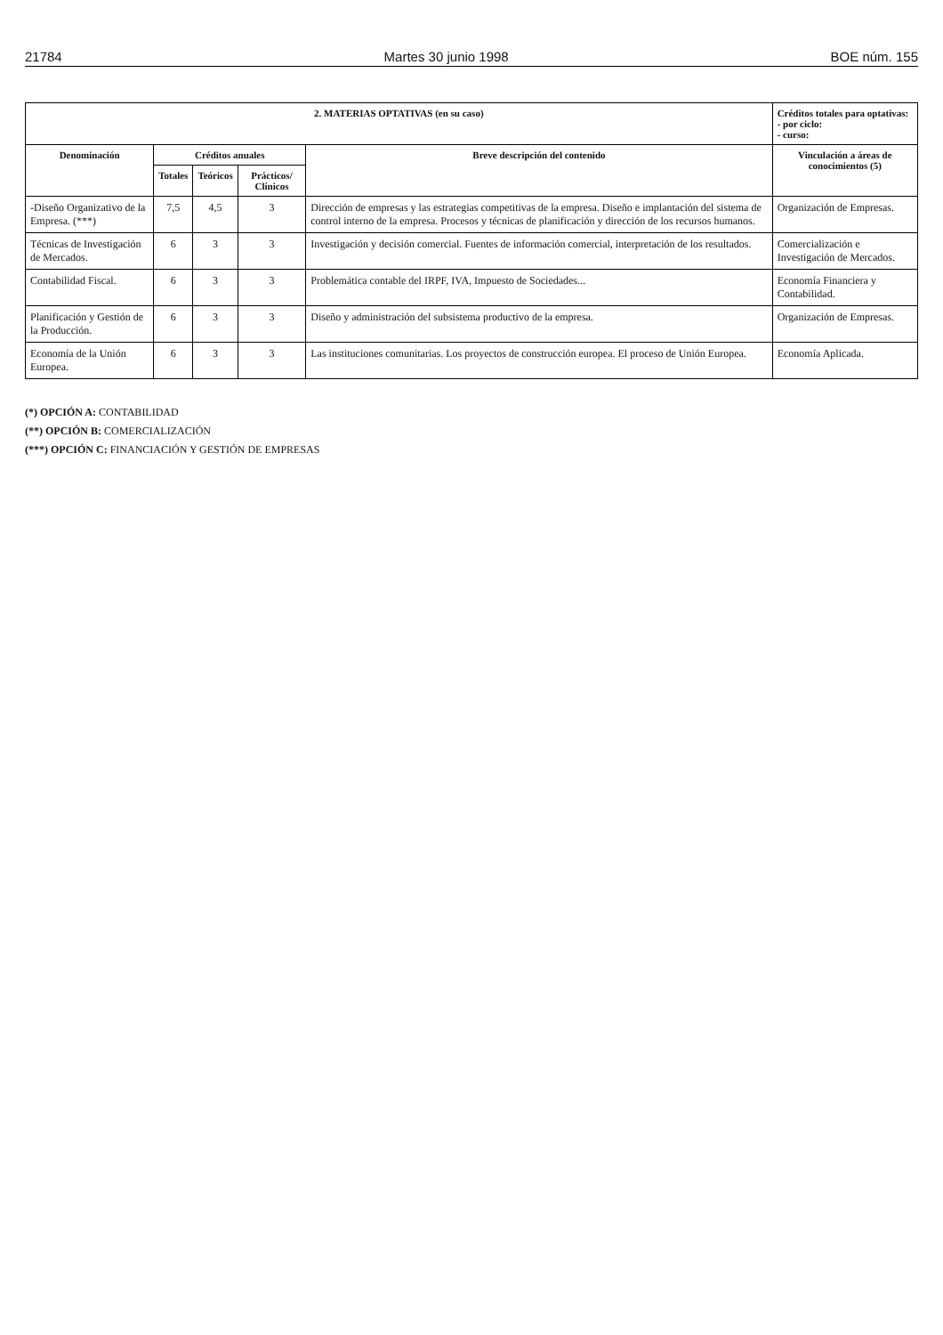21784 Martes 30 junio 1998 BOE núm. 155
| 2. MATERIAS OPTATIVAS (en su caso) | | | | | Créditos totales para optativas: - por ciclo: - curso: |
| --- | --- | --- | --- | --- | --- |
| Denominación | Créditos anuales | | | Breve descripción del contenido | Vinculación a áreas de conocimientos (5) |
| | Totales | Teóricos | Prácticos/ Clínicos | | |
| -Diseño Organizativo de la Empresa. (***) | 7,5 | 4,5 | 3 | Dirección de empresas y las estrategias competitivas de la empresa. Diseño e implantación del sistema de control interno de la empresa. Procesos y técnicas de planificación y dirección de los recursos humanos. | Organización de Empresas. |
| Técnicas de Investigación de Mercados. | 6 | 3 | 3 | Investigación y decisión comercial. Fuentes de información comercial, interpretación de los resultados. | Comercialización e Investigación de Mercados. |
| Contabilidad Fiscal. | 6 | 3 | 3 | Problemática contable del IRPF, IVA, Impuesto de Sociedades... | Economía Financiera y Contabilidad. |
| Planificación y Gestión de la Producción. | 6 | 3 | 3 | Diseño y administración del subsistema productivo de la empresa. | Organización de Empresas. |
| Economía de la Unión Europea. | 6 | 3 | 3 | Las instituciones comunitarias. Los proyectos de construcción europea. El proceso de Unión Europea. | Economía Aplicada. |
(*) OPCIÓN A: CONTABILIDAD
(**) OPCIÓN B: COMERCIALIZACIÓN
(***) OPCIÓN C: FINANCIACIÓN Y GESTIÓN DE EMPRESAS